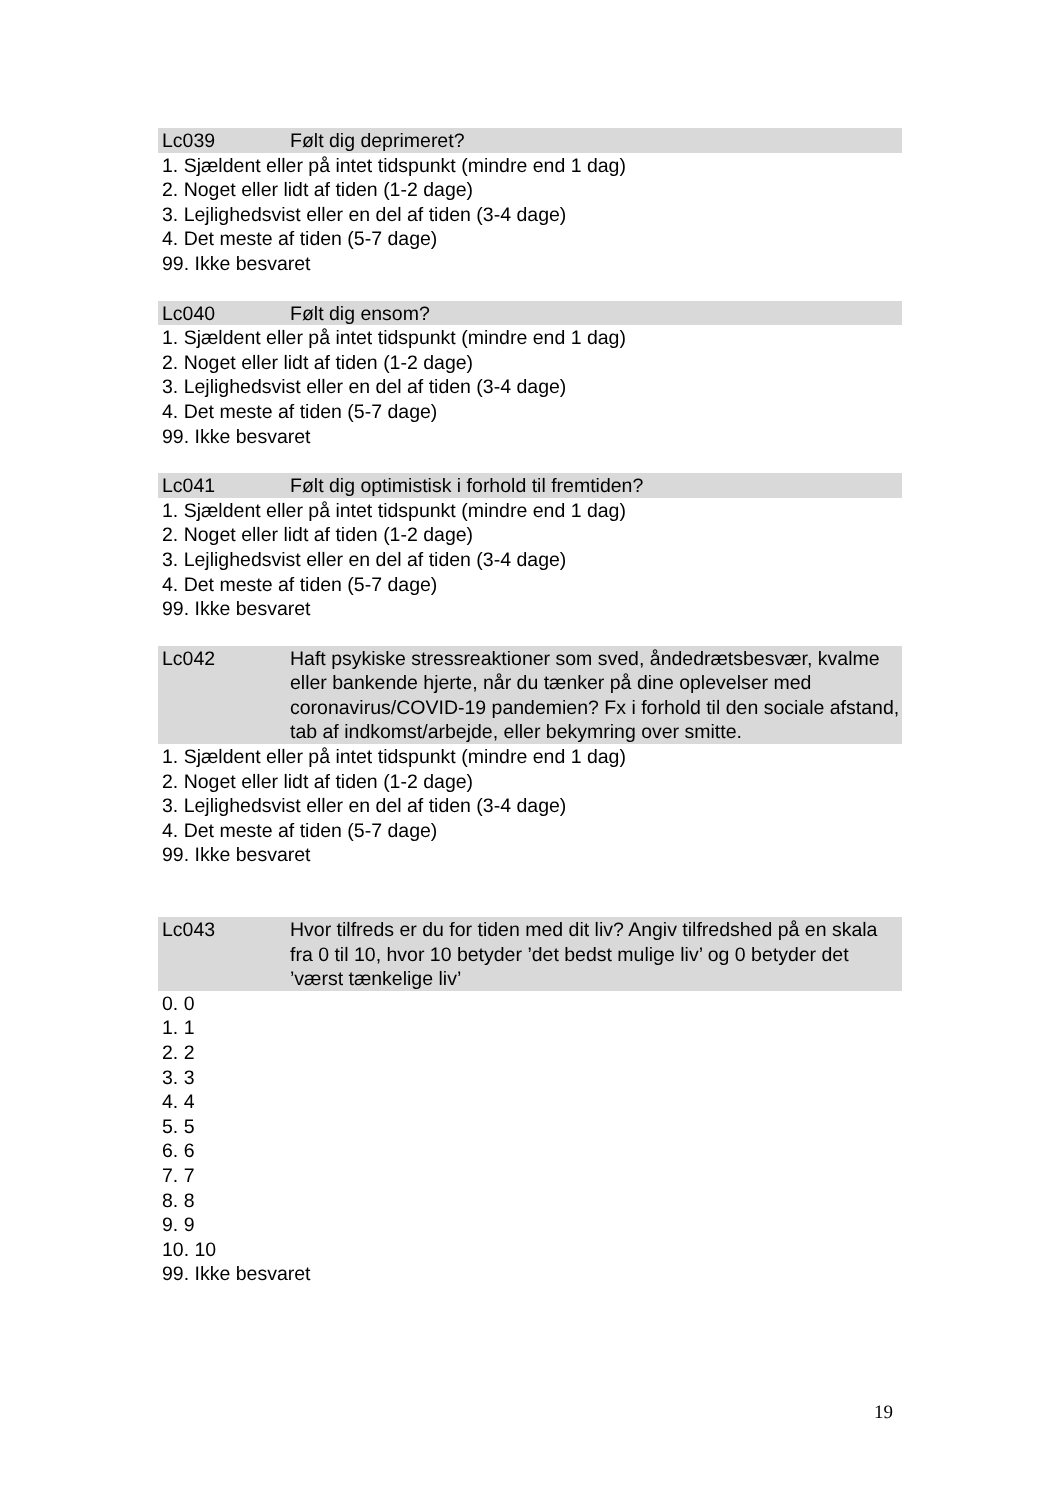Lc039 Følt dig deprimeret?
1. Sjældent eller på intet tidspunkt (mindre end 1 dag)
2. Noget eller lidt af tiden (1-2 dage)
3. Lejlighedsvist eller en del af tiden (3-4 dage)
4. Det meste af tiden (5-7 dage)
99. Ikke besvaret
Lc040 Følt dig ensom?
1. Sjældent eller på intet tidspunkt (mindre end 1 dag)
2. Noget eller lidt af tiden (1-2 dage)
3. Lejlighedsvist eller en del af tiden (3-4 dage)
4. Det meste af tiden (5-7 dage)
99. Ikke besvaret
Lc041 Følt dig optimistisk i forhold til fremtiden?
1. Sjældent eller på intet tidspunkt (mindre end 1 dag)
2. Noget eller lidt af tiden (1-2 dage)
3. Lejlighedsvist eller en del af tiden (3-4 dage)
4. Det meste af tiden (5-7 dage)
99. Ikke besvaret
Lc042 Haft psykiske stressreaktioner som sved, åndedrætsbesvær, kvalme eller bankende hjerte, når du tænker på dine oplevelser med coronavirus/COVID-19 pandemien? Fx i forhold til den sociale afstand, tab af indkomst/arbejde, eller bekymring over smitte.
1. Sjældent eller på intet tidspunkt (mindre end 1 dag)
2. Noget eller lidt af tiden (1-2 dage)
3. Lejlighedsvist eller en del af tiden (3-4 dage)
4. Det meste af tiden (5-7 dage)
99. Ikke besvaret
Lc043 Hvor tilfreds er du for tiden med dit liv? Angiv tilfredshed på en skala fra 0 til 10, hvor 10 betyder ’det bedst mulige liv’ og 0 betyder det ’værst tænkelige liv’
0. 0
1. 1
2. 2
3. 3
4. 4
5. 5
6. 6
7. 7
8. 8
9. 9
10. 10
99. Ikke besvaret
19